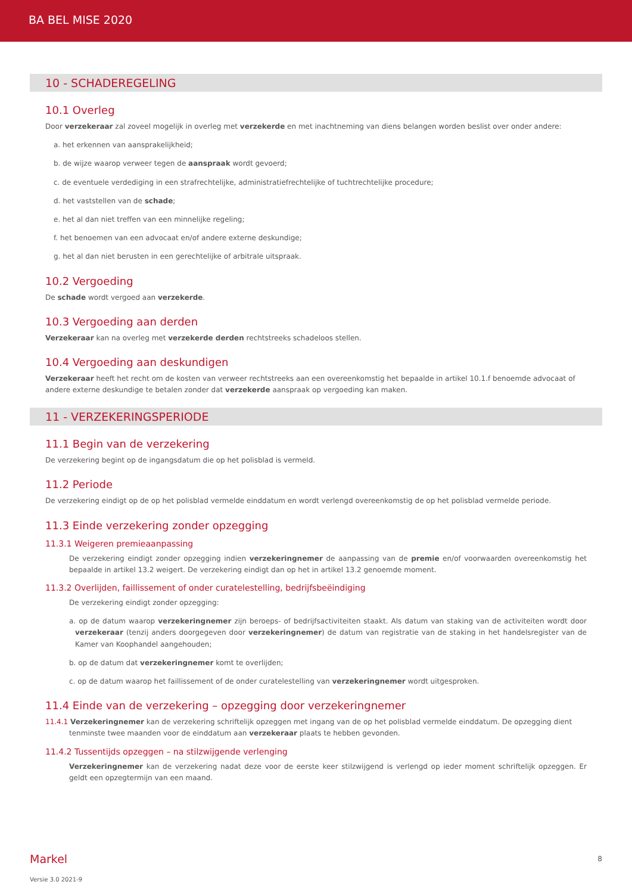BA BEL MISE 2020
10 - SCHADEREGELING
10.1 Overleg
Door verzekeraar zal zoveel mogelijk in overleg met verzekerde en met inachtneming van diens belangen worden beslist over onder andere:
a. het erkennen van aansprakelijkheid;
b. de wijze waarop verweer tegen de aanspraak wordt gevoerd;
c. de eventuele verdediging in een strafrechtelijke, administratiefrechtelijke of tuchtrechtelijke procedure;
d. het vaststellen van de schade;
e. het al dan niet treffen van een minnelijke regeling;
f. het benoemen van een advocaat en/of andere externe deskundige;
g. het al dan niet berusten in een gerechtelijke of arbitrale uitspraak.
10.2 Vergoeding
De schade wordt vergoed aan verzekerde.
10.3 Vergoeding aan derden
Verzekeraar kan na overleg met verzekerde derden rechtstreeks schadeloos stellen.
10.4 Vergoeding aan deskundigen
Verzekeraar heeft het recht om de kosten van verweer rechtstreeks aan een overeenkomstig het bepaalde in artikel 10.1.f benoemde advocaat of andere externe deskundige te betalen zonder dat verzekerde aanspraak op vergoeding kan maken.
11 - VERZEKERINGSPERIODE
11.1 Begin van de verzekering
De verzekering begint op de ingangsdatum die op het polisblad is vermeld.
11.2 Periode
De verzekering eindigt op de op het polisblad vermelde einddatum en wordt verlengd overeenkomstig de op het polisblad vermelde periode.
11.3 Einde verzekering zonder opzegging
11.3.1 Weigeren premieaanpassing
De verzekering eindigt zonder opzegging indien verzekeringnemer de aanpassing van de premie en/of voorwaarden overeenkomstig het bepaalde in artikel 13.2 weigert. De verzekering eindigt dan op het in artikel 13.2 genoemde moment.
11.3.2 Overlijden, faillissement of onder curatelestelling, bedrijfsbeëindiging
De verzekering eindigt zonder opzegging:
a. op de datum waarop verzekeringnemer zijn beroeps- of bedrijfsactiviteiten staakt. Als datum van staking van de activiteiten wordt door verzekeraar (tenzij anders doorgegeven door verzekeringnemer) de datum van registratie van de staking in het handelsregister van de Kamer van Koophandel aangehouden;
b. op de datum dat verzekeringnemer komt te overlijden;
c. op de datum waarop het faillissement of de onder curatelestelling van verzekeringnemer wordt uitgesproken.
11.4 Einde van de verzekering – opzegging door verzekeringnemer
11.4.1 Verzekeringnemer kan de verzekering schriftelijk opzeggen met ingang van de op het polisblad vermelde einddatum. De opzegging dient tenminste twee maanden voor de einddatum aan verzekeraar plaats te hebben gevonden.
11.4.2 Tussentijds opzeggen – na stilzwijgende verlenging
Verzekeringnemer kan de verzekering nadat deze voor de eerste keer stilzwijgend is verlengd op ieder moment schriftelijk opzeggen. Er geldt een opzegtermijn van een maand.
Markel
8
Versie 3.0 2021-9